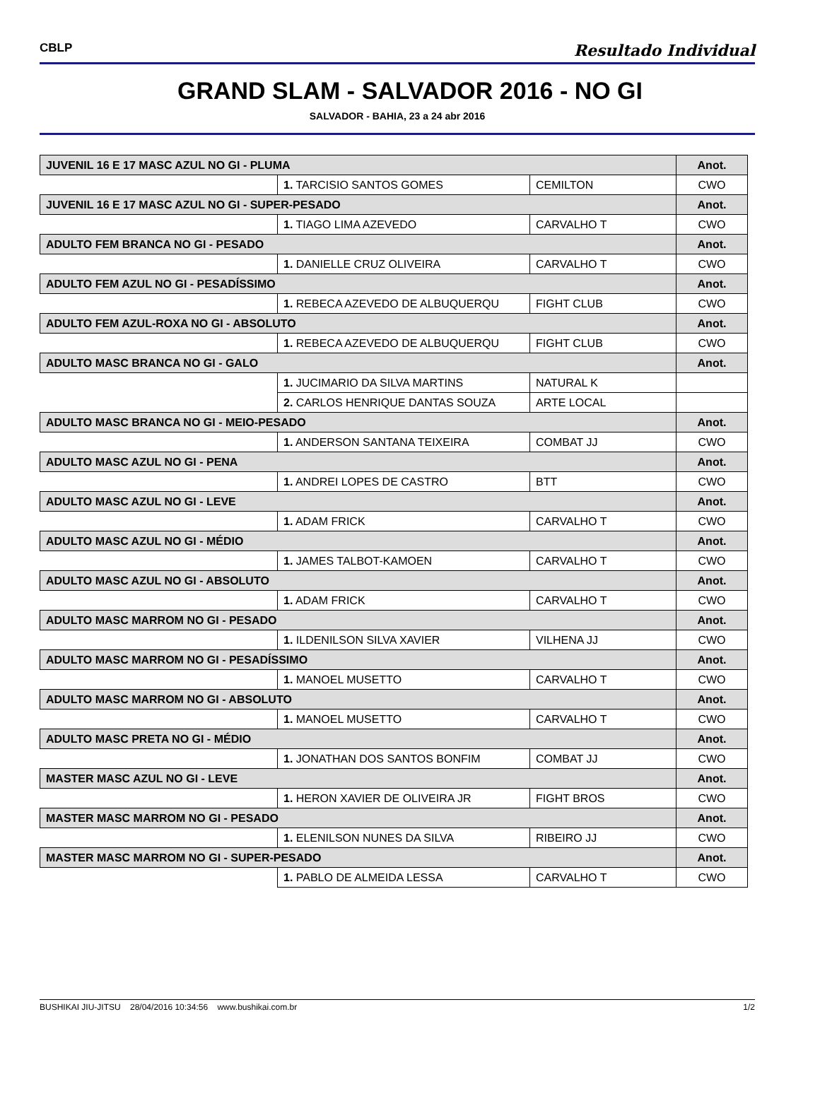CBLP Resultado Individual
GRAND SLAM - SALVADOR 2016 - NO GI
SALVADOR - BAHIA, 23 a 24 abr 2016
| JUVENIL 16 E 17 MASC AZUL NO GI - PLUMA | | | Anot. |
| | 1. TARCISIO SANTOS GOMES | CEMILTON | CWO |
| JUVENIL 16 E 17 MASC AZUL NO GI - SUPER-PESADO | | | Anot. |
| | 1. TIAGO LIMA AZEVEDO | CARVALHO T | CWO |
| ADULTO FEM BRANCA NO GI - PESADO | | | Anot. |
| | 1. DANIELLE CRUZ OLIVEIRA | CARVALHO T | CWO |
| ADULTO FEM AZUL NO GI - PESADÍSSIMO | | | Anot. |
| | 1. REBECA AZEVEDO DE ALBUQUERQU | FIGHT CLUB | CWO |
| ADULTO FEM AZUL-ROXA NO GI - ABSOLUTO | | | Anot. |
| | 1. REBECA AZEVEDO DE ALBUQUERQU | FIGHT CLUB | CWO |
| ADULTO MASC BRANCA NO GI - GALO | | | Anot. |
| | 1. JUCIMARIO DA SILVA MARTINS | NATURAL K | |
| | 2. CARLOS HENRIQUE DANTAS SOUZA | ARTE LOCAL | |
| ADULTO MASC BRANCA NO GI - MEIO-PESADO | | | Anot. |
| | 1. ANDERSON SANTANA TEIXEIRA | COMBAT JJ | CWO |
| ADULTO MASC AZUL NO GI - PENA | | | Anot. |
| | 1. ANDREI LOPES DE CASTRO | BTT | CWO |
| ADULTO MASC AZUL NO GI - LEVE | | | Anot. |
| | 1. ADAM FRICK | CARVALHO T | CWO |
| ADULTO MASC AZUL NO GI - MÉDIO | | | Anot. |
| | 1. JAMES TALBOT-KAMOEN | CARVALHO T | CWO |
| ADULTO MASC AZUL NO GI - ABSOLUTO | | | Anot. |
| | 1. ADAM FRICK | CARVALHO T | CWO |
| ADULTO MASC MARROM NO GI - PESADO | | | Anot. |
| | 1. ILDENILSON SILVA XAVIER | VILHENA JJ | CWO |
| ADULTO MASC MARROM NO GI - PESADÍSSIMO | | | Anot. |
| | 1. MANOEL MUSETTO | CARVALHO T | CWO |
| ADULTO MASC MARROM NO GI - ABSOLUTO | | | Anot. |
| | 1. MANOEL MUSETTO | CARVALHO T | CWO |
| ADULTO MASC PRETA NO GI - MÉDIO | | | Anot. |
| | 1. JONATHAN DOS SANTOS BONFIM | COMBAT JJ | CWO |
| MASTER MASC AZUL NO GI - LEVE | | | Anot. |
| | 1. HERON XAVIER DE OLIVEIRA JR | FIGHT BROS | CWO |
| MASTER MASC MARROM NO GI - PESADO | | | Anot. |
| | 1. ELENILSON NUNES DA SILVA | RIBEIRO JJ | CWO |
| MASTER MASC MARROM NO GI - SUPER-PESADO | | | Anot. |
| | 1. PABLO DE ALMEIDA LESSA | CARVALHO T | CWO |
BUSHIKAI JIU-JITSU 28/04/2016 10:34:56 www.bushikai.com.br 1/2